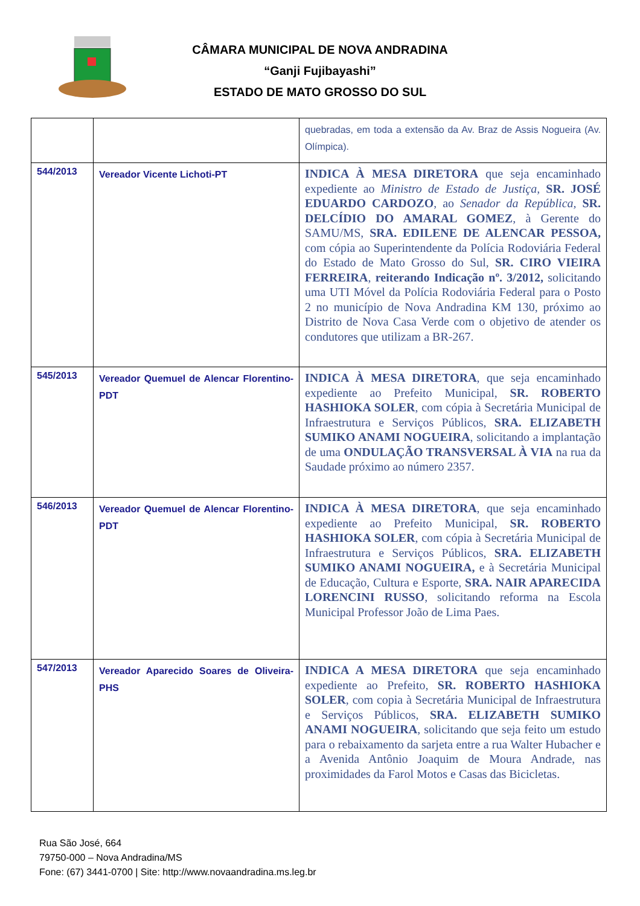CÂMARA MUNICIPAL DE NOVA ANDRADINA
“Ganji Fujibayashi”
ESTADO DE MATO GROSSO DO SUL
| | | quebradas, em toda a extensão da Av. Braz de Assis Nogueira (Av. Olímpica). |
| 544/2013 | Vereador Vicente Lichoti-PT | INDICA À MESA DIRETORA que seja encaminhado expediente ao Ministro de Estado de Justiça, SR. JOSÉ EDUARDO CARDOZO , ao Senador da República, SR. DELCÍDIO DO AMARAL GOMEZ , à Gerente do SAMU/MS, SRA. EDILENE DE ALENCAR PESSOA, com cópia ao Superintendente da Polícia Rodoviária Federal do Estado de Mato Grosso do Sul, SR. CIRO VIEIRA FERREIRA , reiterando Indicação nº. 3/2012, solicitando uma UTI Móvel da Polícia Rodoviária Federal para o Posto 2 no município de Nova Andradina KM 130, próximo ao Distrito de Nova Casa Verde com o objetivo de atender os condutores que utilizam a BR-267. |
| 545/2013 | Vereador Quemuel de Alencar Florentino-PDT | INDICA À MESA DIRETORA , que seja encaminhado expediente ao Prefeito Municipal, SR. ROBERTO HASHIOKA SOLER , com cópia à Secretária Municipal de Infraestrutura e Serviços Públicos, SRA. ELIZABETH SUMIKO ANAMI NOGUEIRA , solicitando a implantação de uma ONDULAÇÃO TRANSVERSAL À VIA na rua da Saudade próximo ao número 2357. |
| 546/2013 | Vereador Quemuel de Alencar Florentino-PDT | INDICA À MESA DIRETORA , que seja encaminhado expediente ao Prefeito Municipal, SR. ROBERTO HASHIOKA SOLER , com cópia à Secretária Municipal de Infraestrutura e Serviços Públicos, SRA. ELIZABETH SUMIKO ANAMI NOGUEIRA, e à Secretária Municipal de Educação, Cultura e Esporte, SRA. NAIR APARECIDA LORENCINI RUSSO , solicitando reforma na Escola Municipal Professor João de Lima Paes. |
| 547/2013 | Vereador Aparecido Soares de Oliveira-PHS | INDICA A MESA DIRETORA que seja encaminhado expediente ao Prefeito, SR. ROBERTO HASHIOKA SOLER , com copia à Secretária Municipal de Infraestrutura e Serviços Públicos, SRA. ELIZABETH SUMIKO ANAMI NOGUEIRA , solicitando que seja feito um estudo para o rebaixamento da sarjeta entre a rua Walter Hubacher e a Avenida Antônio Joaquim de Moura Andrade, nas proximidades da Farol Motos e Casas das Bicicletas. |
Rua São José, 664
79750-000 – Nova Andradina/MS
Fone: (67) 3441-0700 | Site: http://www.novaandradina.ms.leg.br